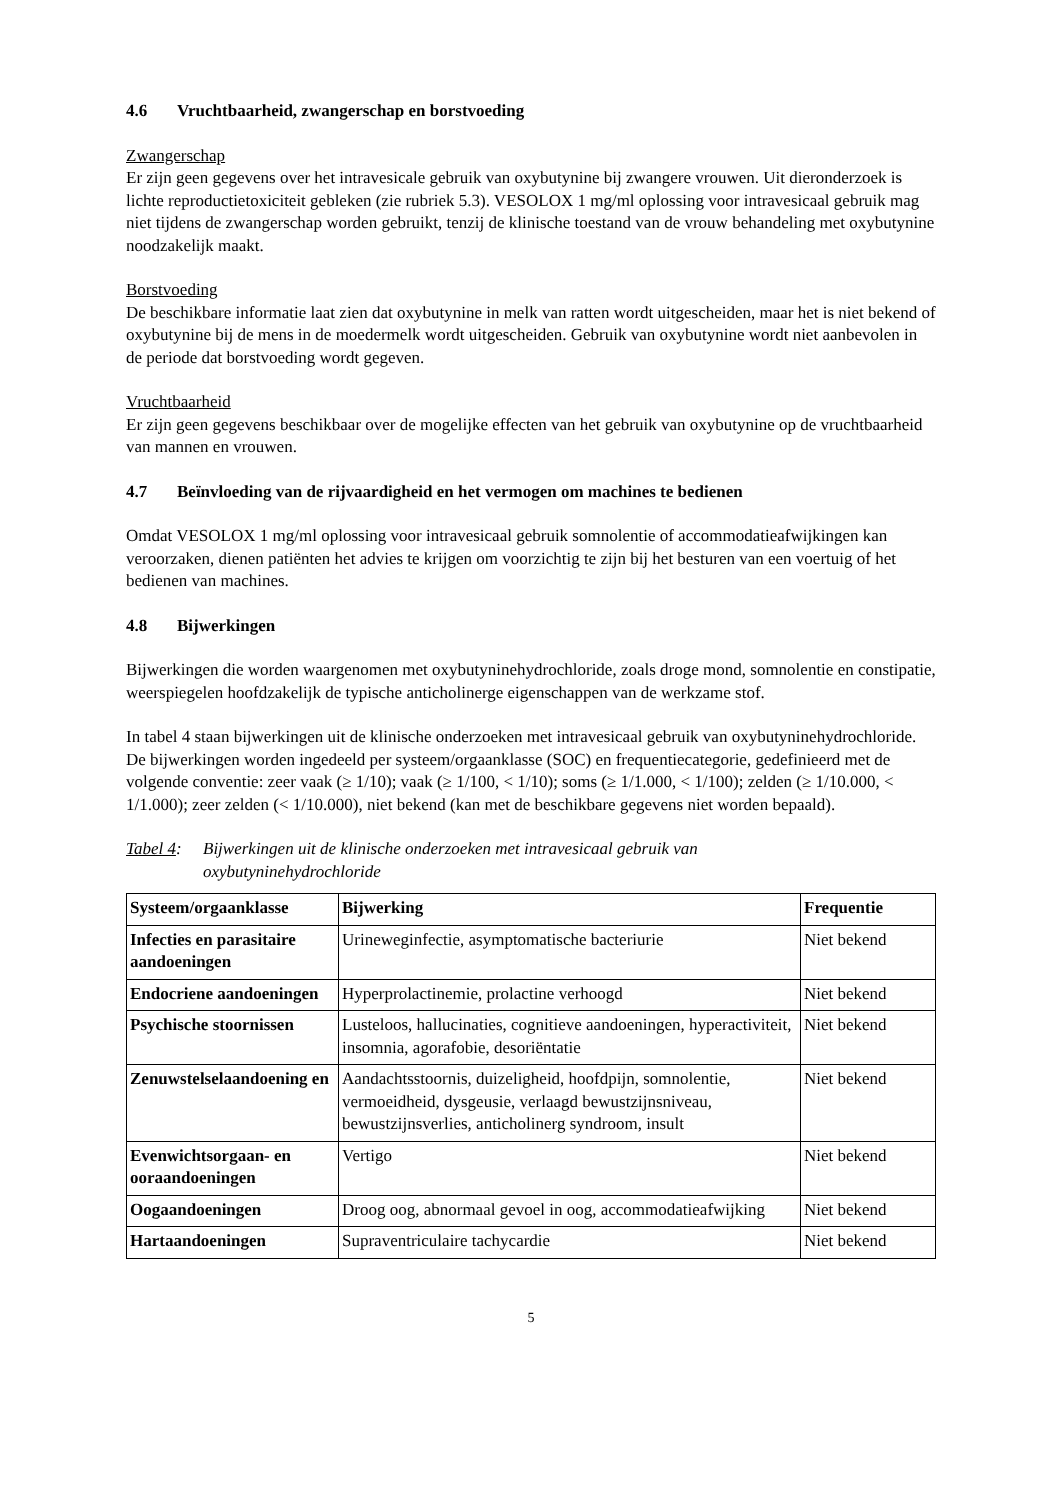4.6 Vruchtbaarheid, zwangerschap en borstvoeding
Zwangerschap
Er zijn geen gegevens over het intravesicale gebruik van oxybutynine bij zwangere vrouwen. Uit dieronderzoek is lichte reproductietoxiciteit gebleken (zie rubriek 5.3). VESOLOX 1 mg/ml oplossing voor intravesicaal gebruik mag niet tijdens de zwangerschap worden gebruikt, tenzij de klinische toestand van de vrouw behandeling met oxybutynine noodzakelijk maakt.
Borstvoeding
De beschikbare informatie laat zien dat oxybutynine in melk van ratten wordt uitgescheiden, maar het is niet bekend of oxybutynine bij de mens in de moedermelk wordt uitgescheiden. Gebruik van oxybutynine wordt niet aanbevolen in de periode dat borstvoeding wordt gegeven.
Vruchtbaarheid
Er zijn geen gegevens beschikbaar over de mogelijke effecten van het gebruik van oxybutynine op de vruchtbaarheid van mannen en vrouwen.
4.7 Beïnvloeding van de rijvaardigheid en het vermogen om machines te bedienen
Omdat VESOLOX 1 mg/ml oplossing voor intravesicaal gebruik somnolentie of accommodatieafwijkingen kan veroorzaken, dienen patiënten het advies te krijgen om voorzichtig te zijn bij het besturen van een voertuig of het bedienen van machines.
4.8 Bijwerkingen
Bijwerkingen die worden waargenomen met oxybutyninehydrochloride, zoals droge mond, somnolentie en constipatie, weerspiegelen hoofdzakelijk de typische anticholinerge eigenschappen van de werkzame stof.
In tabel 4 staan bijwerkingen uit de klinische onderzoeken met intravesicaal gebruik van oxybutyninehydrochloride. De bijwerkingen worden ingedeeld per systeem/orgaanklasse (SOC) en frequentiecategorie, gedefinieerd met de volgende conventie: zeer vaak (≥ 1/10); vaak (≥ 1/100, < 1/10); soms (≥ 1/1.000, < 1/100); zelden (≥ 1/10.000, < 1/1.000); zeer zelden (< 1/10.000), niet bekend (kan met de beschikbare gegevens niet worden bepaald).
Tabel 4:
Bijwerkingen uit de klinische onderzoeken met intravesicaal gebruik van
oxybutyninehydrochloride
| Systeem/orgaanklasse | Bijwerking | Frequentie |
| --- | --- | --- |
| Infecties en parasitaire aandoeningen | Urineweginfectie, asymptomatische bacteriurie | Niet bekend |
| Endocriene aandoeningen | Hyperprolactinemie, prolactine verhoogd | Niet bekend |
| Psychische stoornissen | Lusteloos, hallucinaties, cognitieve aandoeningen, hyperactiviteit, insomnia, agorafobie, desoriëntatie | Niet bekend |
| Zenuwstelselaandoening en | Aandachtsstoornis, duizeligheid, hoofdpijn, somnolentie, vermoeidheid, dysgeusie, verlaagd bewustzijnsniveau, bewustzijnsverlies, anticholinerg syndroom, insult | Niet bekend |
| Evenwichtsorgaan- en ooraandoeningen | Vertigo | Niet bekend |
| Oogaandoeningen | Droog oog, abnormaal gevoel in oog, accommodatieafwijking | Niet bekend |
| Hartaandoeningen | Supraventriculaire tachycardie | Niet bekend |
5